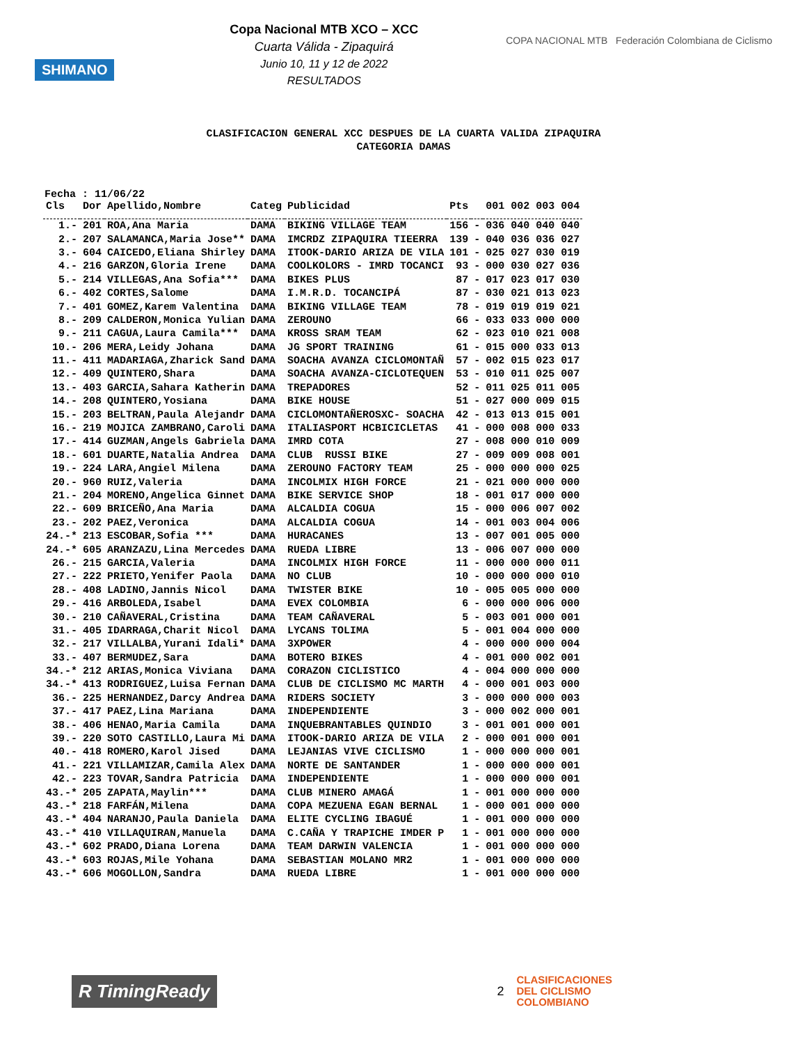SHIMANO
Copa Nacional MTB XCO – XCC
Cuarta Válida - Zipaquirá
Junio 10, 11 y 12 de 2022
RESULTADOS
COPA NACIONAL MTB Federación Colombiana de Ciclismo
CLASIFICACION GENERAL XCC DESPUES DE LA CUARTA VALIDA ZIPAQUIRA
CATEGORIA DAMAS
Fecha : 11/06/22
| Cls | Dor | Apellido,Nombre | Categ | Publicidad | Pts | | 001 002 003 004 |
| --- | --- | --- | --- | --- | --- | --- | --- |
| 1.- | 201 | ROA,Ana Maria | DAMA | BIKING VILLAGE TEAM | 156 | - | 036 040 040 040 |
| 2.- | 207 | SALAMANCA,Maria Jose** | DAMA | IMCRDZ ZIPAQUIRA TIEERRA | 139 | - | 040 036 036 027 |
| 3.- | 604 | CAICEDO,Eliana Shirley | DAMA | ITOOK-DARIO ARIZA DE VILA | 101 | - | 025 027 030 019 |
| 4.- | 216 | GARZON,Gloria Irene | DAMA | COOLKOLORS - IMRD TOCANCI | 93 | - | 000 030 027 036 |
| 5.- | 214 | VILLEGAS,Ana Sofia*** | DAMA | BIKES PLUS | 87 | - | 017 023 017 030 |
| 6.- | 402 | CORTES,Salome | DAMA | I.M.R.D. TOCANCIPÁ | 87 | - | 030 021 013 023 |
| 7.- | 401 | GOMEZ,Karem Valentina | DAMA | BIKING VILLAGE TEAM | 78 | - | 019 019 019 021 |
| 8.- | 209 | CALDERON,Monica Yulian | DAMA | ZEROUNO | 66 | - | 033 033 000 000 |
| 9.- | 211 | CAGUA,Laura Camila*** | DAMA | KROSS SRAM TEAM | 62 | - | 023 010 021 008 |
| 10.- | 206 | MERA,Leidy Johana | DAMA | JG SPORT TRAINING | 61 | - | 015 000 033 013 |
| 11.- | 411 | MADARIAGA,Zharick Sand | DAMA | SOACHA AVANZA CICLOMONTAÑ | 57 | - | 002 015 023 017 |
| 12.- | 409 | QUINTERO,Shara | DAMA | SOACHA AVANZA-CICLOTEQUEN | 53 | - | 010 011 025 007 |
| 13.- | 403 | GARCIA,Sahara Katherin | DAMA | TREPADORES | 52 | - | 011 025 011 005 |
| 14.- | 208 | QUINTERO,Yosiana | DAMA | BIKE HOUSE | 51 | - | 027 000 009 015 |
| 15.- | 203 | BELTRAN,Paula Alejandr | DAMA | CICLOMONTAÑEROSXC- SOACHA | 42 | - | 013 013 015 001 |
| 16.- | 219 | MOJICA ZAMBRANO,Caroli | DAMA | ITALIASPORT HCBICICLETAS | 41 | - | 000 008 000 033 |
| 17.- | 414 | GUZMAN,Angels Gabriela | DAMA | IMRD COTA | 27 | - | 008 000 010 009 |
| 18.- | 601 | DUARTE,Natalia Andrea | DAMA | CLUB RUSSI BIKE | 27 | - | 009 009 008 001 |
| 19.- | 224 | LARA,Angiel Milena | DAMA | ZEROUNO FACTORY TEAM | 25 | - | 000 000 000 025 |
| 20.- | 960 | RUIZ,Valeria | DAMA | INCOLMIX HIGH FORCE | 21 | - | 021 000 000 000 |
| 21.- | 204 | MORENO,Angelica Ginnet | DAMA | BIKE SERVICE SHOP | 18 | - | 001 017 000 000 |
| 22.- | 609 | BRICEÑO,Ana Maria | DAMA | ALCALDIA COGUA | 15 | - | 000 006 007 002 |
| 23.- | 202 | PAEZ,Veronica | DAMA | ALCALDIA COGUA | 14 | - | 001 003 004 006 |
| 24.-* | 213 | ESCOBAR,Sofia *** | DAMA | HURACANES | 13 | - | 007 001 005 000 |
| 24.-* | 605 | ARANZAZU,Lina Mercedes | DAMA | RUEDA LIBRE | 13 | - | 006 007 000 000 |
| 26.- | 215 | GARCIA,Valeria | DAMA | INCOLMIX HIGH FORCE | 11 | - | 000 000 000 011 |
| 27.- | 222 | PRIETO,Yenifer Paola | DAMA | NO CLUB | 10 | - | 000 000 000 010 |
| 28.- | 408 | LADINO,Jannis Nicol | DAMA | TWISTER BIKE | 10 | - | 005 005 000 000 |
| 29.- | 416 | ARBOLEDA,Isabel | DAMA | EVEX COLOMBIA | 6 | - | 000 000 006 000 |
| 30.- | 210 | CAÑAVERAL,Cristina | DAMA | TEAM CAÑAVERAL | 5 | - | 003 001 000 001 |
| 31.- | 405 | IDARRAGA,Charit Nicol | DAMA | LYCANS TOLIMA | 5 | - | 001 004 000 000 |
| 32.- | 217 | VILLALBA,Yurani Idali* | DAMA | 3XPOWER | 4 | - | 000 000 000 004 |
| 33.- | 407 | BERMUDEZ,Sara | DAMA | BOTERO BIKES | 4 | - | 001 000 002 001 |
| 34.-* | 212 | ARIAS,Monica Viviana | DAMA | CORAZON CICLISTICO | 4 | - | 004 000 000 000 |
| 34.-* | 413 | RODRIGUEZ,Luisa Fernan | DAMA | CLUB DE CICLISMO MC MARTH | 4 | - | 000 001 003 000 |
| 36.- | 225 | HERNANDEZ,Darcy Andrea | DAMA | RIDERS SOCIETY | 3 | - | 000 000 000 003 |
| 37.- | 417 | PAEZ,Lina Mariana | DAMA | INDEPENDIENTE | 3 | - | 000 002 000 001 |
| 38.- | 406 | HENAO,Maria Camila | DAMA | INQUEBRANTABLES QUINDIO | 3 | - | 001 001 000 001 |
| 39.- | 220 | SOTO CASTILLO,Laura Mi | DAMA | ITOOK-DARIO ARIZA DE VILA | 2 | - | 000 001 000 001 |
| 40.- | 418 | ROMERO,Karol Jised | DAMA | LEJANIAS VIVE CICLISMO | 1 | - | 000 000 000 001 |
| 41.- | 221 | VILLAMIZAR,Camila Alex | DAMA | NORTE DE SANTANDER | 1 | - | 000 000 000 001 |
| 42.- | 223 | TOVAR,Sandra Patricia | DAMA | INDEPENDIENTE | 1 | - | 000 000 000 001 |
| 43.-* | 205 | ZAPATA,Maylin*** | DAMA | CLUB MINERO AMAGÁ | 1 | - | 001 000 000 000 |
| 43.-* | 218 | FARFÁN,Milena | DAMA | COPA MEZUENA EGAN BERNAL | 1 | - | 000 001 000 000 |
| 43.-* | 404 | NARANJO,Paula Daniela | DAMA | ELITE CYCLING IBAGUÉ | 1 | - | 001 000 000 000 |
| 43.-* | 410 | VILLAQUIRAN,Manuela | DAMA | C.CAÑA Y TRAPICHE IMDER P | 1 | - | 001 000 000 000 |
| 43.-* | 602 | PRADO,Diana Lorena | DAMA | TEAM DARWIN VALENCIA | 1 | - | 001 000 000 000 |
| 43.-* | 603 | ROJAS,Mile Yohana | DAMA | SEBASTIAN MOLANO MR2 | 1 | - | 001 000 000 000 |
| 43.-* | 606 | MOGOLLON,Sandra | DAMA | RUEDA LIBRE | 1 | - | 001 000 000 000 |
R TimingReady
2
CLASIFICACIONES
DEL CICLISMO
COLOMBIANO